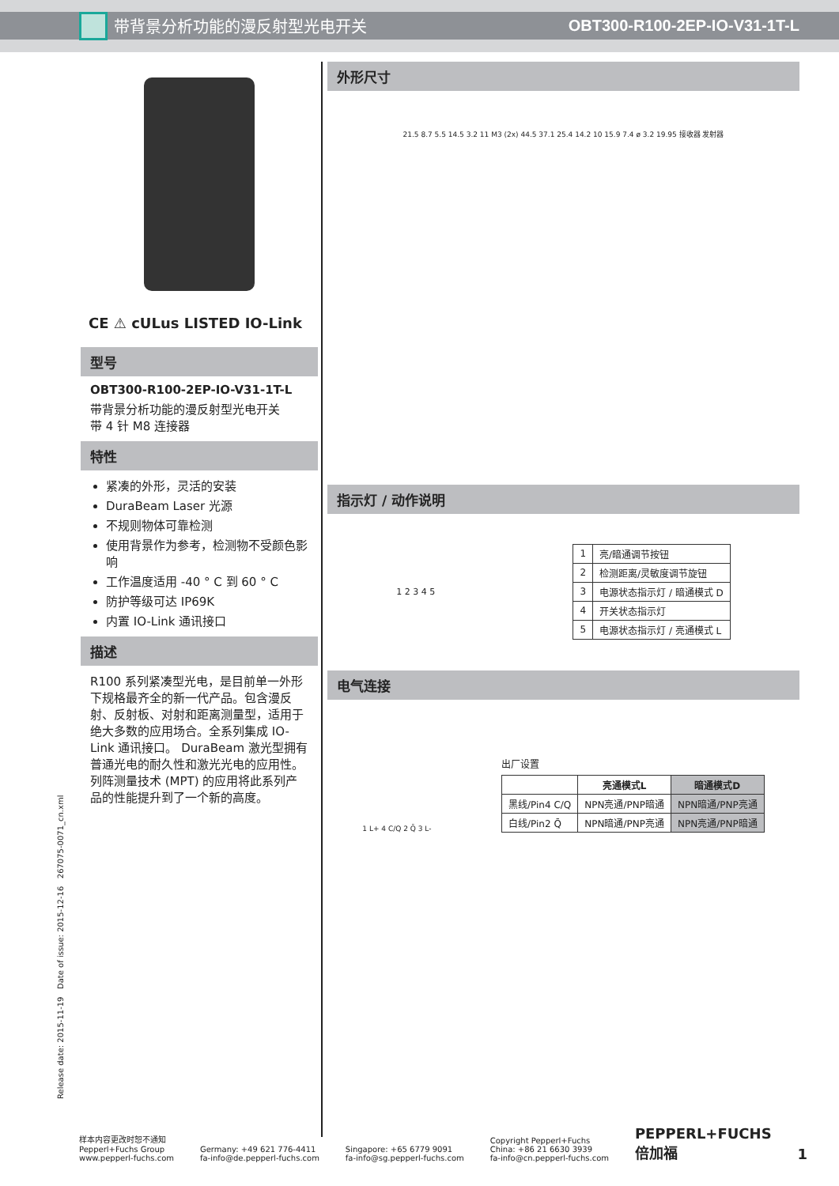带背景分析功能的漫反射型光电开关 OBT300-R100-2EP-IO-V31-1T-L
CE ⚠ cULus LISTED IO-Link
型号
OBT300-R100-2EP-IO-V31-1T-L
带背景分析功能的漫反射型光电开关
带 4 针 M8 连接器
特性
紧凑的外形，灵活的安装
DuraBeam Laser 光源
不规则物体可靠检测
使用背景作为参考，检测物不受颜色影响
工作温度适用 -40 ° C 到 60 ° C
防护等级可达 IP69K
内置 IO-Link 通讯接口
描述
R100 系列紧凑型光电，是目前单一外形下规格最齐全的新一代产品。包含漫反射、反射板、对射和距离测量型，适用于绝大多数的应用场合。全系列集成 IO-Link 通讯接口。 DuraBeam 激光型拥有普通光电的耐久性和激光光电的应用性。列阵测量技术 (MPT) 的应用将此系列产品的性能提升到了一个新的高度。
外形尺寸
21.5 8.7 5.5 14.5 3.2 11 M3 (2x) 44.5 37.1 25.4 14.2 10 15.9 7.4 ø 3.2 19.95 接收器 发射器
指示灯 / 动作说明
1 2 3 4 5
| 1 | 亮/暗通调节按钮 |
| 2 | 检测距离/灵敏度调节旋钮 |
| 3 | 电源状态指示灯 / 暗通模式 D |
| 4 | 开关状态指示灯 |
| 5 | 电源状态指示灯 / 亮通模式 L |
电气连接
1 L+ 4 C/Q 2 Q̄ 3 L-
出厂设置
| | 亮通模式L | 暗通模式D |
| --- | --- | --- |
| 黑线/Pin4 C/Q | NPN亮通/PNP暗通 | NPN暗通/PNP亮通 |
| 白线/Pin2 Q̄ | NPN暗通/PNP亮通 | NPN亮通/PNP暗通 |
Release date: 2015-11-19 Date of issue: 2015-12-16 267075-0071_cn.xml
样本内容更改时恕不通知
Pepperl+Fuchs Group
www.pepperl-fuchs.com
Germany: +49 621 776-4411
fa-info@de.pepperl-fuchs.com
Singapore: +65 6779 9091
fa-info@sg.pepperl-fuchs.com
Copyright Pepperl+Fuchs
China: +86 21 6630 3939
fa-info@cn.pepperl-fuchs.com
PEPPERL+FUCHS
倍加福
1